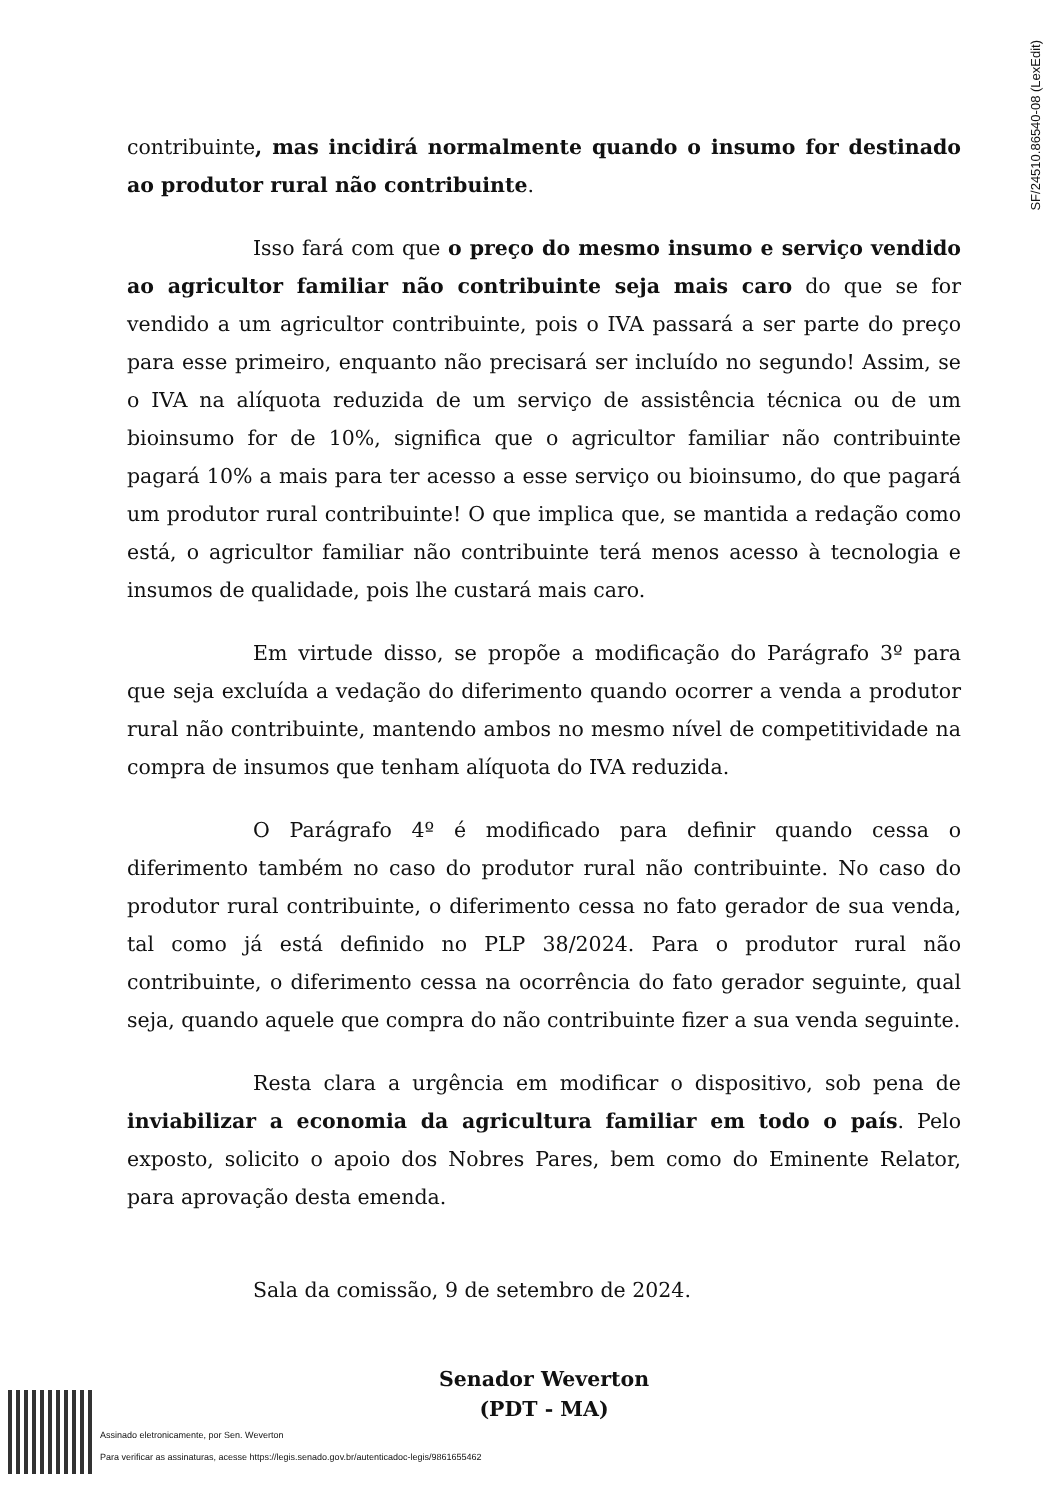SF/24510.86540-08 (LexEdit)
contribuinte, mas incidirá normalmente quando o insumo for destinado ao produtor rural não contribuinte.
Isso fará com que o preço do mesmo insumo e serviço vendido ao agricultor familiar não contribuinte seja mais caro do que se for vendido a um agricultor contribuinte, pois o IVA passará a ser parte do preço para esse primeiro, enquanto não precisará ser incluído no segundo! Assim, se o IVA na alíquota reduzida de um serviço de assistência técnica ou de um bioinsumo for de 10%, significa que o agricultor familiar não contribuinte pagará 10% a mais para ter acesso a esse serviço ou bioinsumo, do que pagará um produtor rural contribuinte! O que implica que, se mantida a redação como está, o agricultor familiar não contribuinte terá menos acesso à tecnologia e insumos de qualidade, pois lhe custará mais caro.
Em virtude disso, se propõe a modificação do Parágrafo 3º para que seja excluída a vedação do diferimento quando ocorrer a venda a produtor rural não contribuinte, mantendo ambos no mesmo nível de competitividade na compra de insumos que tenham alíquota do IVA reduzida.
O Parágrafo 4º é modificado para definir quando cessa o diferimento também no caso do produtor rural não contribuinte. No caso do produtor rural contribuinte, o diferimento cessa no fato gerador de sua venda, tal como já está definido no PLP 38/2024. Para o produtor rural não contribuinte, o diferimento cessa na ocorrência do fato gerador seguinte, qual seja, quando aquele que compra do não contribuinte fizer a sua venda seguinte.
Resta clara a urgência em modificar o dispositivo, sob pena de inviabilizar a economia da agricultura familiar em todo o país. Pelo exposto, solicito o apoio dos Nobres Pares, bem como do Eminente Relator, para aprovação desta emenda.
Sala da comissão, 9 de setembro de 2024.
Senador Weverton
(PDT - MA)
Assinado eletronicamente, por Sen. Weverton
Para verificar as assinaturas, acesse https://legis.senado.gov.br/autenticadoc-legis/9861655462